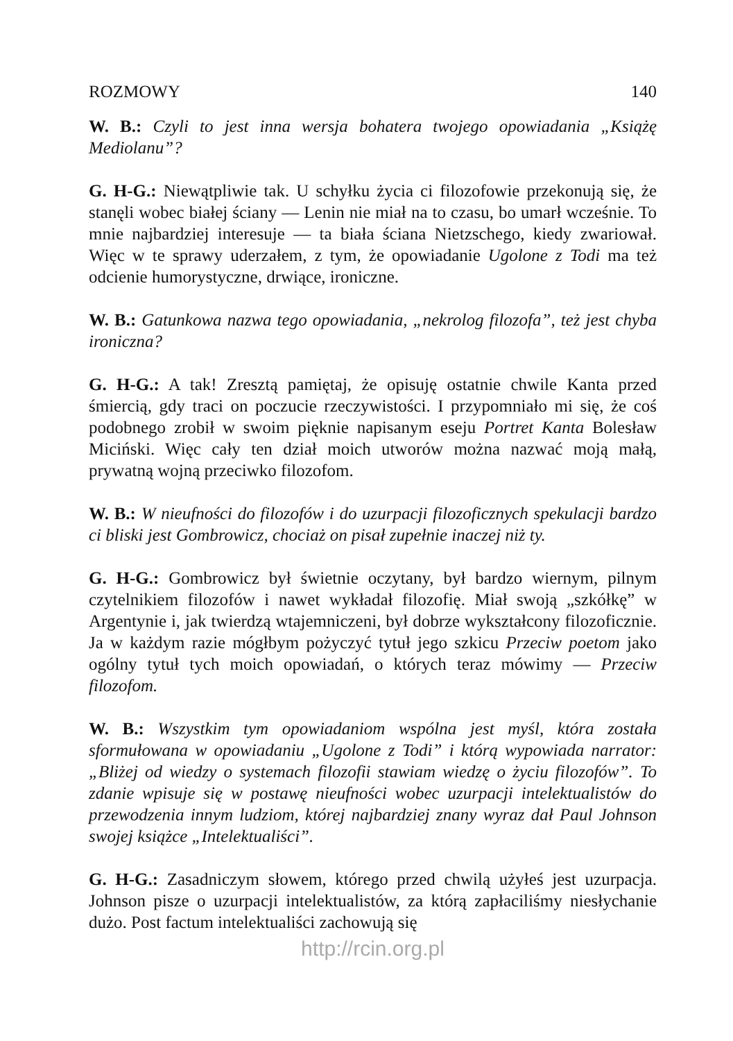ROZMOWY 140
W. B.: Czyli to jest inna wersja bohatera twojego opowiadania „Książę Mediolanu”?
G. H-G.: Niewątpliwie tak. U schyłku życia ci filozofowie przekonują się, że stanęli wobec białej ściany — Lenin nie miał na to czasu, bo umarł wcześnie. To mnie najbardziej interesuje — ta biała ściana Nietzschego, kiedy zwariował. Więc w te sprawy uderzałem, z tym, że opowiadanie Ugolone z Todi ma też odcienie humorystyczne, drwiące, ironiczne.
W. B.: Gatunkowa nazwa tego opowiadania, „nekrolog filozofa”, też jest chyba ironiczna?
G. H-G.: A tak! Zresztą pamiętaj, że opisuję ostatnie chwile Kanta przed śmiercią, gdy traci on poczucie rzeczywistości. I przypomniało mi się, że coś podobnego zrobił w swoim pięknie napisanym eseju Portret Kanta Bolesław Miciński. Więc cały ten dział moich utworów można nazwać moją małą, prywatną wojną przeciwko filozofom.
W. B.: W nieufności do filozofów i do uzurpacji filozoficznych spekulacji bardzo ci bliski jest Gombrowicz, chociaż on pisał zupełnie inaczej niż ty.
G. H-G.: Gombrowicz był świetnie oczytany, był bardzo wiernym, pilnym czytelnikiem filozofów i nawet wykładał filozofię. Miał swoją „szkółkę” w Argentynie i, jak twierdzą wtajemniczeni, był dobrze wykształcony filozoficznie. Ja w każdym razie mógłbym pożyczyć tytuł jego szkicu Przeciw poetom jako ogólny tytuł tych moich opowiadań, o których teraz mówimy — Przeciw filozofom.
W. B.: Wszystkim tym opowiadaniom wspólna jest myśl, która została sformułowana w opowiadaniu „Ugolone z Todi” i którą wypowiada narrator: „Bliżej od wiedzy o systemach filozofii stawiam wiedzę o życiu filozofów”. To zdanie wpisuje się w postawę nieufności wobec uzurpacji intelektualistów do przewodzenia innym ludziom, której najbardziej znany wyraz dał Paul Johnson swojej książce „Intelektualiści”.
G. H-G.: Zasadniczym słowem, którego przed chwilą użyłeś jest uzurpacja. Johnson pisze o uzurpacji intelektualistów, za którą zapłaciliśmy niesłychanie dużo. Post factum intelektualiści zachowują się
http://rcin.org.pl